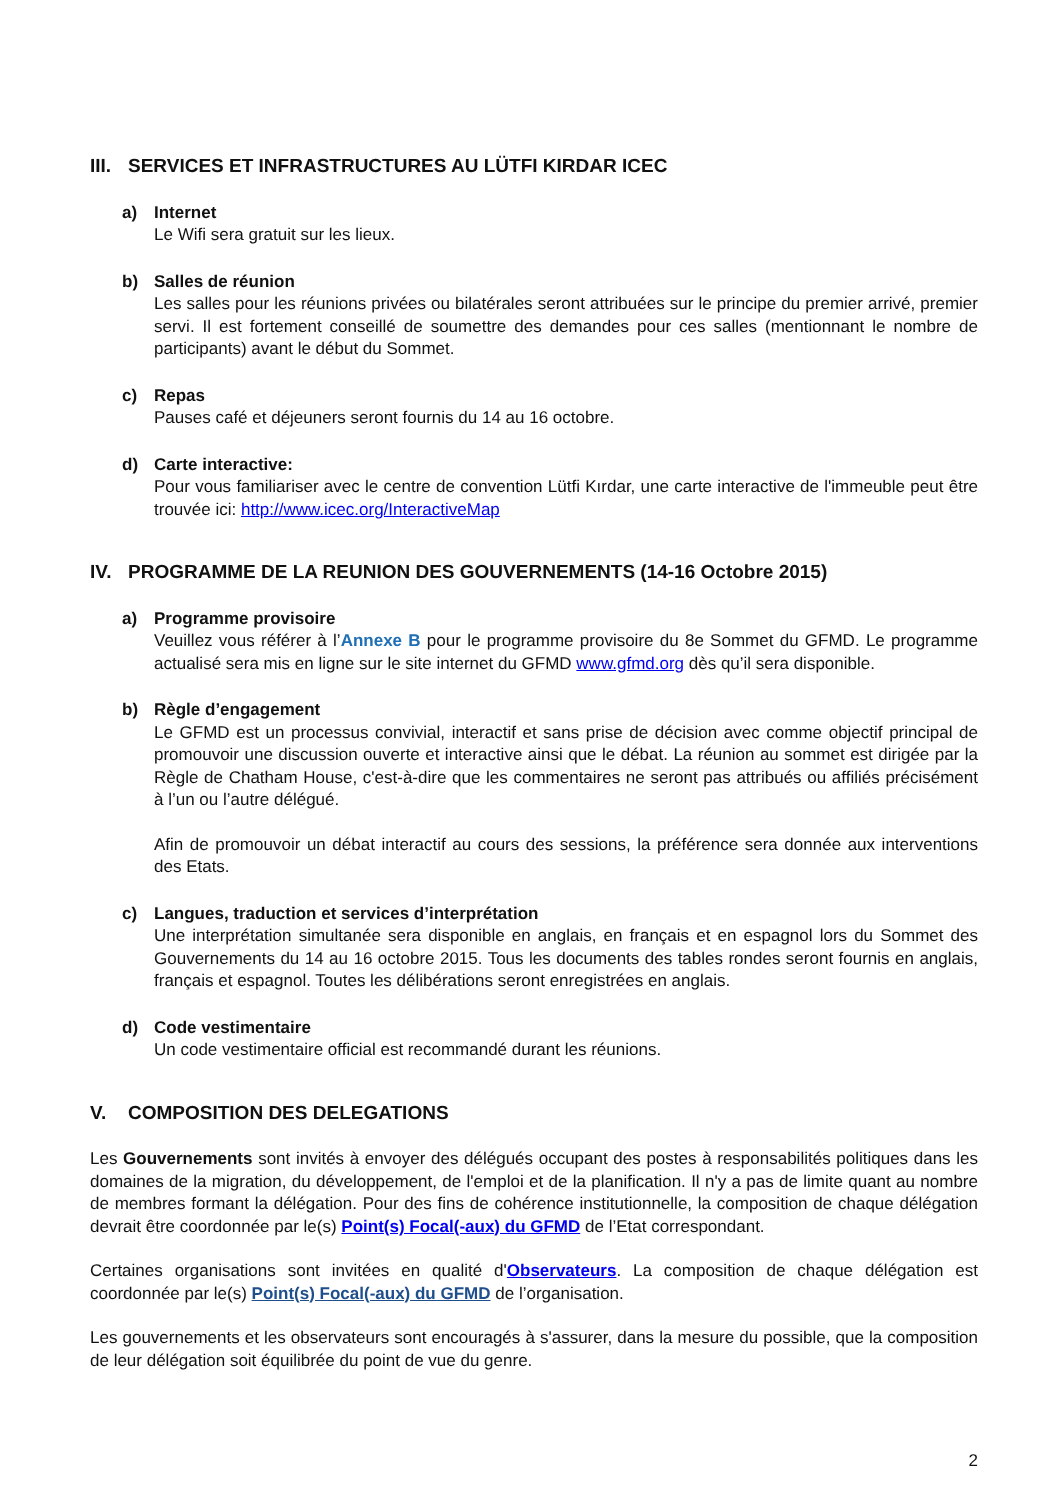III. SERVICES ET INFRASTRUCTURES AU LÜTFI KIRDAR ICEC
a) Internet
Le Wifi sera gratuit sur les lieux.
b) Salles de réunion
Les salles pour les réunions privées ou bilatérales seront attribuées sur le principe du premier arrivé, premier servi. Il est fortement conseillé de soumettre des demandes pour ces salles (mentionnant le nombre de participants) avant le début du Sommet.
c) Repas
Pauses café et déjeuners seront fournis du 14 au 16 octobre.
d) Carte interactive:
Pour vous familiariser avec le centre de convention Lütfi Kırdar, une carte interactive de l'immeuble peut être trouvée ici: http://www.icec.org/InteractiveMap
IV. PROGRAMME DE LA REUNION DES GOUVERNEMENTS (14-16 Octobre 2015)
a) Programme provisoire
Veuillez vous référer à l’Annexe B pour le programme provisoire du 8e Sommet du GFMD. Le programme actualisé sera mis en ligne sur le site internet du GFMD www.gfmd.org dès qu’il sera disponible.
b) Règle d’engagement
Le GFMD est un processus convivial, interactif et sans prise de décision avec comme objectif principal de promouvoir une discussion ouverte et interactive ainsi que le débat. La réunion au sommet est dirigée par la Règle de Chatham House, c'est-à-dire que les commentaires ne seront pas attribués ou affiliés précisément à l’un ou l’autre délégué.
Afin de promouvoir un débat interactif au cours des sessions, la préférence sera donnée aux interventions des Etats.
c) Langues, traduction et services d’interprétation
Une interprétation simultanée sera disponible en anglais, en français et en espagnol lors du Sommet des Gouvernements du 14 au 16 octobre 2015. Tous les documents des tables rondes seront fournis en anglais, français et espagnol. Toutes les délibérations seront enregistrées en anglais.
d) Code vestimentaire
Un code vestimentaire official est recommandé durant les réunions.
V. COMPOSITION DES DELEGATIONS
Les Gouvernements sont invités à envoyer des délégués occupant des postes à responsabilités politiques dans les domaines de la migration, du développement, de l'emploi et de la planification. Il n'y a pas de limite quant au nombre de membres formant la délégation. Pour des fins de cohérence institutionnelle, la composition de chaque délégation devrait être coordonnée par le(s) Point(s) Focal(-aux) du GFMD de l’Etat correspondant.
Certaines organisations sont invitées en qualité d'Observateurs. La composition de chaque délégation est coordonnée par le(s) Point(s) Focal(-aux) du GFMD de l’organisation.
Les gouvernements et les observateurs sont encouragés à s'assurer, dans la mesure du possible, que la composition de leur délégation soit équilibrée du point de vue du genre.
2